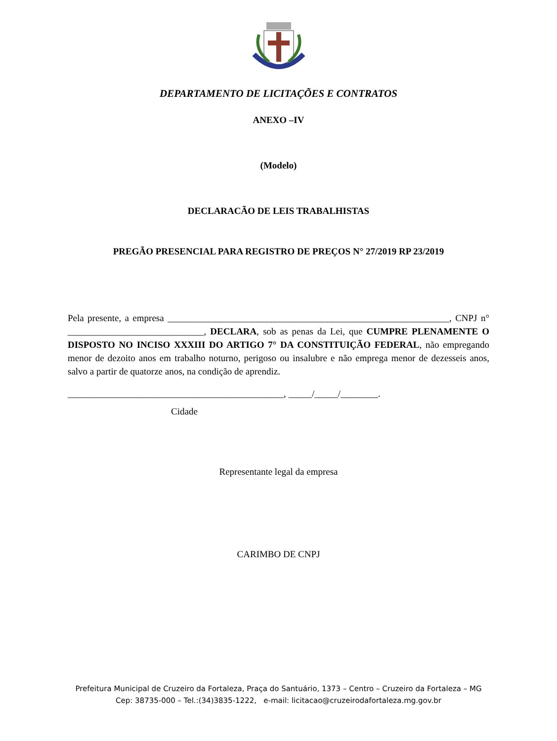DEPARTAMENTO DE LICITAÇÕES E CONTRATOS
ANEXO –IV
(Modelo)
DECLARACÃO DE LEIS TRABALHISTAS
PREGÃO PRESENCIAL PARA REGISTRO DE PREÇOS N° 27/2019 RP 23/2019
Pela presente, a empresa ____________________________________________________________, CNPJ n° _____________________________, DECLARA, sob as penas da Lei, que CUMPRE PLENAMENTE O DISPOSTO NO INCISO XXXIII DO ARTIGO 7° DA CONSTITUIÇÃO FEDERAL, não empregando menor de dezoito anos em trabalho noturno, perigoso ou insalubre e não emprega menor de dezesseis anos, salvo a partir de quatorze anos, na condição de aprendiz.
______________________________________________, _____/_____/________.
Cidade
Representante legal da empresa
CARIMBO DE CNPJ
Prefeitura Municipal de Cruzeiro da Fortaleza, Praça do Santuário, 1373 – Centro – Cruzeiro da Fortaleza – MG
Cep: 38735-000 – Tel.:(34)3835-1222, e-mail: licitacao@cruzeirodafortaleza.mg.gov.br